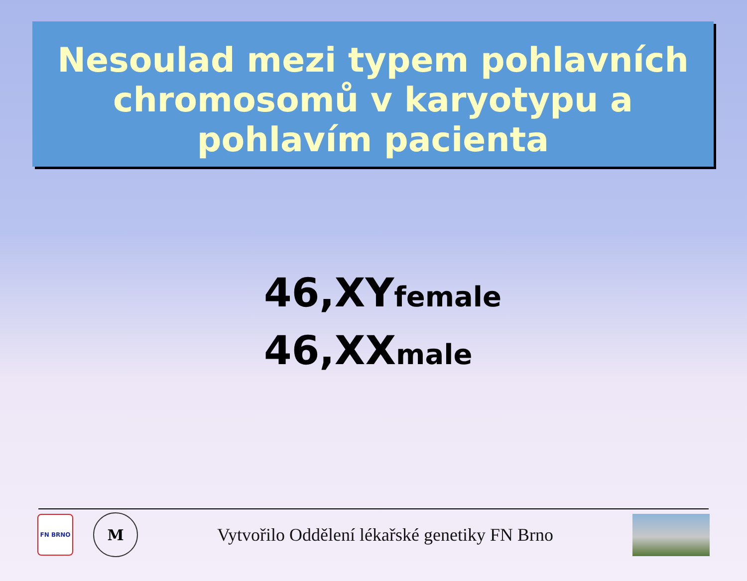Nesoulad mezi typem pohlavních chromosomů v karyotypu a pohlavím pacienta
46,XYfemale
46,XXmale
FN BRNO
M
Vytvořilo Oddělení lékařské genetiky FN Brno